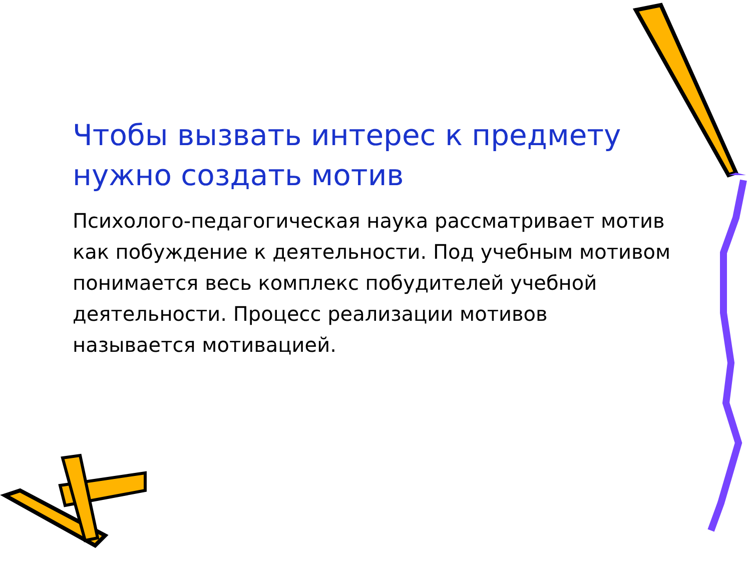Чтобы вызвать интерес к предмету нужно создать мотив
Психолого-педагогическая наука рассматривает мотив как побуждение к деятельности. Под учебным мотивом понимается весь комплекс побудителей учебной деятельности. Процесс реализации мотивов называется мотивацией.